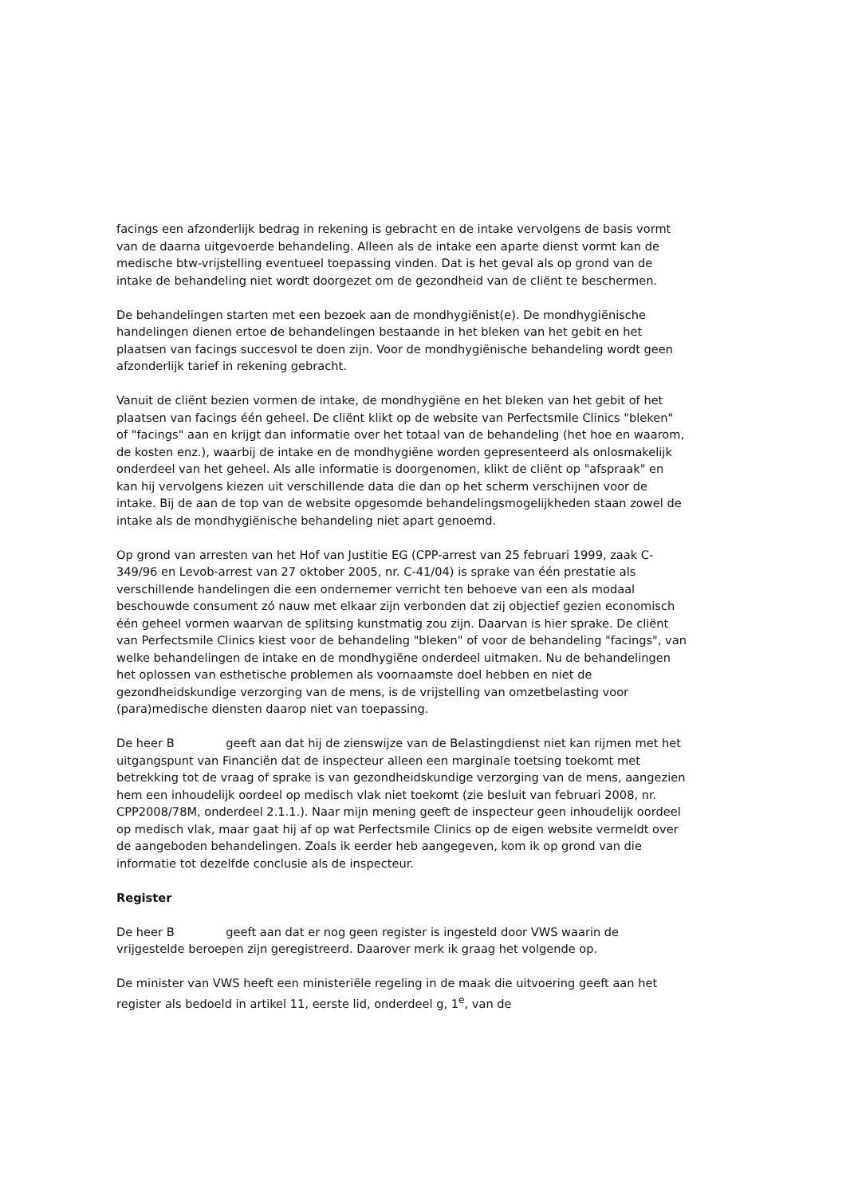facings een afzonderlijk bedrag in rekening is gebracht en de intake vervolgens de basis vormt van de daarna uitgevoerde behandeling. Alleen als de intake een aparte dienst vormt kan de medische btw-vrijstelling eventueel toepassing vinden. Dat is het geval als op grond van de intake de behandeling niet wordt doorgezet om de gezondheid van de cliënt te beschermen.
De behandelingen starten met een bezoek aan de mondhygiënist(e). De mondhygiënische handelingen dienen ertoe de behandelingen bestaande in het bleken van het gebit en het plaatsen van facings succesvol te doen zijn. Voor de mondhygiënische behandeling wordt geen afzonderlijk tarief in rekening gebracht.
Vanuit de cliënt bezien vormen de intake, de mondhygiëne en het bleken van het gebit of het plaatsen van facings één geheel. De cliënt klikt op de website van Perfectsmile Clinics "bleken" of "facings" aan en krijgt dan informatie over het totaal van de behandeling (het hoe en waarom, de kosten enz.), waarbij de intake en de mondhygiëne worden gepresenteerd als onlosmakelijk onderdeel van het geheel. Als alle informatie is doorgenomen, klikt de cliënt op "afspraak" en kan hij vervolgens kiezen uit verschillende data die dan op het scherm verschijnen voor de intake. Bij de aan de top van de website opgesomde behandelingsmogelijkheden staan zowel de intake als de mondhygiënische behandeling niet apart genoemd.
Op grond van arresten van het Hof van Justitie EG (CPP-arrest van 25 februari 1999, zaak C-349/96 en Levob-arrest van 27 oktober 2005, nr. C-41/04) is sprake van één prestatie als verschillende handelingen die een ondernemer verricht ten behoeve van een als modaal beschouwde consument zó nauw met elkaar zijn verbonden dat zij objectief gezien economisch één geheel vormen waarvan de splitsing kunstmatig zou zijn. Daarvan is hier sprake. De cliënt van Perfectsmile Clinics kiest voor de behandeling "bleken" of voor de behandeling "facings", van welke behandelingen de intake en de mondhygiëne onderdeel uitmaken. Nu de behandelingen het oplossen van esthetische problemen als voornaamste doel hebben en niet de gezondheidskundige verzorging van de mens, is de vrijstelling van omzetbelasting voor (para)medische diensten daarop niet van toepassing.
De heer B geeft aan dat hij de zienswijze van de Belastingdienst niet kan rijmen met het uitgangspunt van Financiën dat de inspecteur alleen een marginale toetsing toekomt met betrekking tot de vraag of sprake is van gezondheidskundige verzorging van de mens, aangezien hem een inhoudelijk oordeel op medisch vlak niet toekomt (zie besluit van februari 2008, nr. CPP2008/78M, onderdeel 2.1.1.). Naar mijn mening geeft de inspecteur geen inhoudelijk oordeel op medisch vlak, maar gaat hij af op wat Perfectsmile Clinics op de eigen website vermeldt over de aangeboden behandelingen. Zoals ik eerder heb aangegeven, kom ik op grond van die informatie tot dezelfde conclusie als de inspecteur.
Register
De heer B geeft aan dat er nog geen register is ingesteld door VWS waarin de vrijgestelde beroepen zijn geregistreerd. Daarover merk ik graag het volgende op.
De minister van VWS heeft een ministeriële regeling in de maak die uitvoering geeft aan het register als bedoeld in artikel 11, eerste lid, onderdeel g, 1<sup>e</sup>, van de